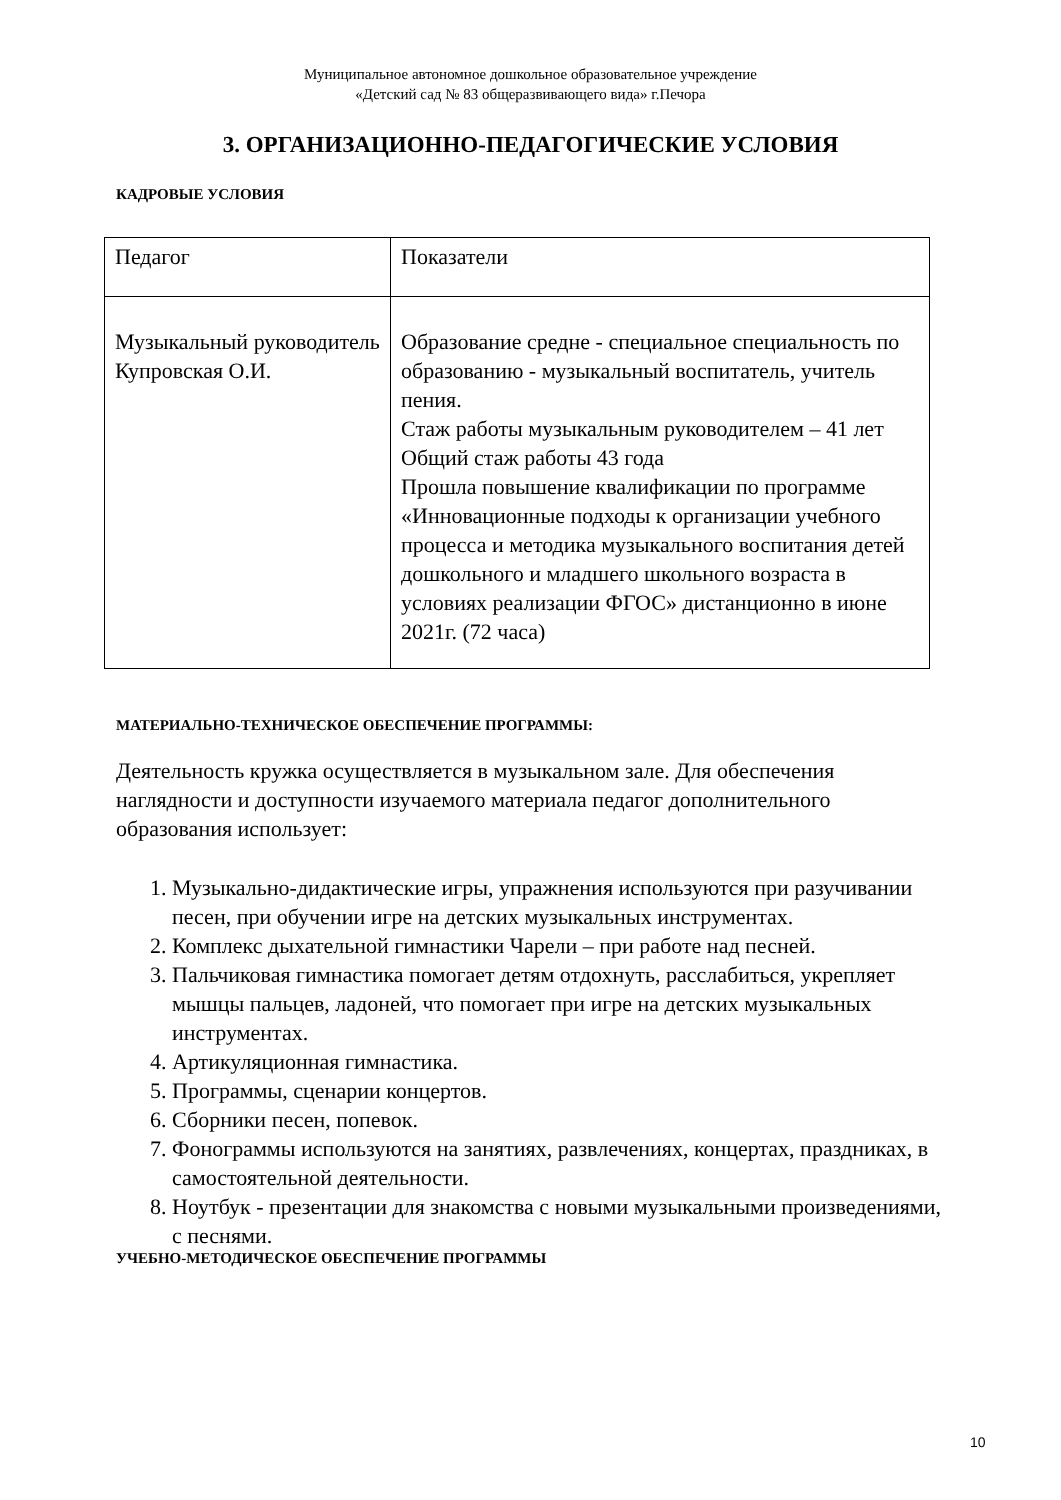Муниципальное автономное дошкольное образовательное учреждение
«Детский сад № 83 общеразвивающего вида» г.Печора
3. ОРГАНИЗАЦИОННО-ПЕДАГОГИЧЕСКИЕ УСЛОВИЯ
КАДРОВЫЕ УСЛОВИЯ
| Педагог | Показатели |
| Музыкальный руководитель Купровская О.И. | Образование средне - специальное специальность по образованию - музыкальный воспитатель, учитель пения. Стаж работы музыкальным руководителем – 41 лет Общий стаж работы 43 года Прошла повышение квалификации по программе «Инновационные подходы к организации учебного процесса и методика музыкального воспитания детей дошкольного и младшего школьного возраста в условиях реализации ФГОС» дистанционно в июне 2021г. (72 часа) |
МАТЕРИАЛЬНО-ТЕХНИЧЕСКОЕ ОБЕСПЕЧЕНИЕ ПРОГРАММЫ:
Деятельность кружка осуществляется в музыкальном зале. Для обеспечения наглядности и доступности изучаемого материала педагог дополнительного образования использует:
1. Музыкально-дидактические игры, упражнения используются при разучивании песен, при обучении игре на детских музыкальных инструментах.
2. Комплекс дыхательной гимнастики Чарели – при работе над песней.
3. Пальчиковая гимнастика помогает детям отдохнуть, расслабиться, укрепляет мышцы пальцев, ладоней, что помогает при игре на детских музыкальных инструментах.
4. Артикуляционная гимнастика.
5. Программы, сценарии концертов.
6. Сборники песен, попевок.
7. Фонограммы используются на занятиях, развлечениях, концертах, праздниках, в самостоятельной деятельности.
8. Ноутбук - презентации для знакомства с новыми музыкальными произведениями, с песнями.
УЧЕБНО-МЕТОДИЧЕСКОЕ ОБЕСПЕЧЕНИЕ ПРОГРАММЫ
10